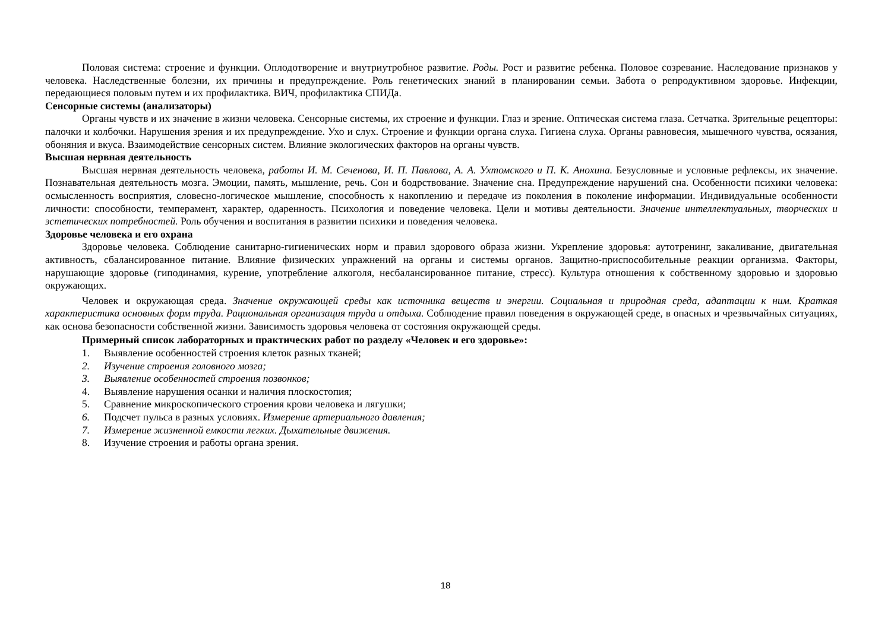Половая система: строение и функции. Оплодотворение и внутриутробное развитие. Роды. Рост и развитие ребенка. Половое созревание. Наследование признаков у человека. Наследственные болезни, их причины и предупреждение. Роль генетических знаний в планировании семьи. Забота о репродуктивном здоровье. Инфекции, передающиеся половым путем и их профилактика. ВИЧ, профилактика СПИДа.
Сенсорные системы (анализаторы)
Органы чувств и их значение в жизни человека. Сенсорные системы, их строение и функции. Глаз и зрение. Оптическая система глаза. Сетчатка. Зрительные рецепторы: палочки и колбочки. Нарушения зрения и их предупреждение. Ухо и слух. Строение и функции органа слуха. Гигиена слуха. Органы равновесия, мышечного чувства, осязания, обоняния и вкуса. Взаимодействие сенсорных систем. Влияние экологических факторов на органы чувств.
Высшая нервная деятельность
Высшая нервная деятельность человека, работы И. М. Сеченова, И. П. Павлова, А. А. Ухтомского и П. К. Анохина. Безусловные и условные рефлексы, их значение. Познавательная деятельность мозга. Эмоции, память, мышление, речь. Сон и бодрствование. Значение сна. Предупреждение нарушений сна. Особенности психики человека: осмысленность восприятия, словесно-логическое мышление, способность к накоплению и передаче из поколения в поколение информации. Индивидуальные особенности личности: способности, темперамент, характер, одаренность. Психология и поведение человека. Цели и мотивы деятельности. Значение интеллектуальных, творческих и эстетических потребностей. Роль обучения и воспитания в развитии психики и поведения человека.
Здоровье человека и его охрана
Здоровье человека. Соблюдение санитарно-гигиенических норм и правил здорового образа жизни. Укрепление здоровья: аутотренинг, закаливание, двигательная активность, сбалансированное питание. Влияние физических упражнений на органы и системы органов. Защитно-приспособительные реакции организма. Факторы, нарушающие здоровье (гиподинамия, курение, употребление алкоголя, несбалансированное питание, стресс). Культура отношения к собственному здоровью и здоровью окружающих.
Человек и окружающая среда. Значение окружающей среды как источника веществ и энергии. Социальная и природная среда, адаптации к ним. Краткая характеристика основных форм труда. Рациональная организация труда и отдыха. Соблюдение правил поведения в окружающей среде, в опасных и чрезвычайных ситуациях, как основа безопасности собственной жизни. Зависимость здоровья человека от состояния окружающей среды.
Примерный список лабораторных и практических работ по разделу «Человек и его здоровье»:
1. Выявление особенностей строения клеток разных тканей;
2. Изучение строения головного мозга;
3. Выявление особенностей строения позвонков;
4. Выявление нарушения осанки и наличия плоскостопия;
5. Сравнение микроскопического строения крови человека и лягушки;
6. Подсчет пульса в разных условиях. Измерение артериального давления;
7. Измерение жизненной емкости легких. Дыхательные движения.
8. Изучение строения и работы органа зрения.
18